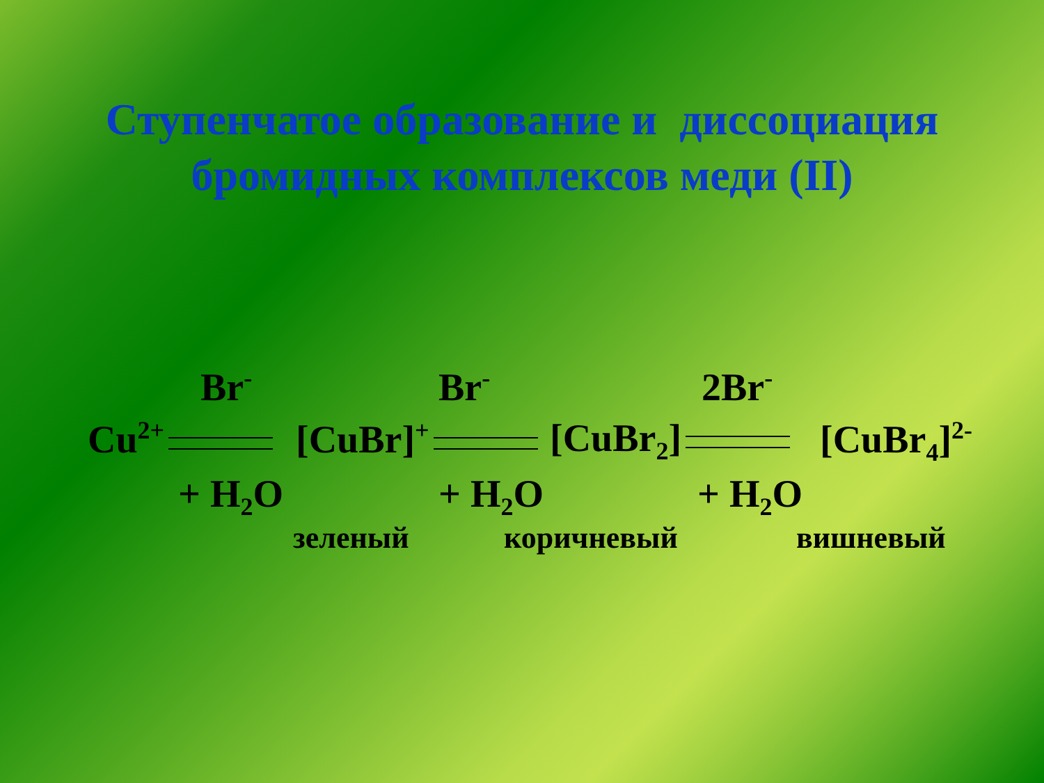Ступенчатое образование и диссоциация
бромидных комплексов меди (II)
Br<sup>-</sup> Br<sup>-</sup> 2Br<sup>-</sup>
Cu<sup>2+</sup> [CuBr]<sup>+</sup> [CuBr<sub>2</sub>] [CuBr<sub>4</sub>]<sup>2-</sup>
+ H<sub>2</sub>O + H<sub>2</sub>O + H<sub>2</sub>O
зеленый коричневый вишневый